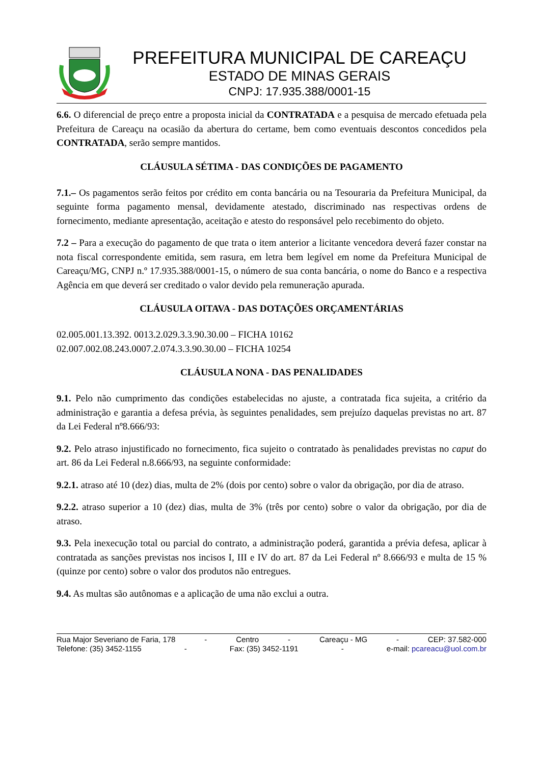PREFEITURA MUNICIPAL DE CAREAÇU
ESTADO DE MINAS GERAIS
CNPJ: 17.935.388/0001-15
6.6. O diferencial de preço entre a proposta inicial da CONTRATADA e a pesquisa de mercado efetuada pela Prefeitura de Careaçu na ocasião da abertura do certame, bem como eventuais descontos concedidos pela CONTRATADA, serão sempre mantidos.
CLÁUSULA SÉTIMA - DAS CONDIÇÕES DE PAGAMENTO
7.1.– Os pagamentos serão feitos por crédito em conta bancária ou na Tesouraria da Prefeitura Municipal, da seguinte forma pagamento mensal, devidamente atestado, discriminado nas respectivas ordens de fornecimento, mediante apresentação, aceitação e atesto do responsável pelo recebimento do objeto.
7.2 – Para a execução do pagamento de que trata o item anterior a licitante vencedora deverá fazer constar na nota fiscal correspondente emitida, sem rasura, em letra bem legível em nome da Prefeitura Municipal de Careaçu/MG, CNPJ n.º 17.935.388/0001-15, o número de sua conta bancária, o nome do Banco e a respectiva Agência em que deverá ser creditado o valor devido pela remuneração apurada.
CLÁUSULA OITAVA - DAS DOTAÇÕES ORÇAMENTÁRIAS
02.005.001.13.392. 0013.2.029.3.3.90.30.00 – FICHA 10162
02.007.002.08.243.0007.2.074.3.3.90.30.00 – FICHA 10254
CLÁUSULA NONA - DAS PENALIDADES
9.1. Pelo não cumprimento das condições estabelecidas no ajuste, a contratada fica sujeita, a critério da administração e garantia a defesa prévia, às seguintes penalidades, sem prejuízo daquelas previstas no art. 87 da Lei Federal nº8.666/93:
9.2. Pelo atraso injustificado no fornecimento, fica sujeito o contratado às penalidades previstas no caput do art. 86 da Lei Federal n.8.666/93, na seguinte conformidade:
9.2.1. atraso até 10 (dez) dias, multa de 2% (dois por cento) sobre o valor da obrigação, por dia de atraso.
9.2.2. atraso superior a 10 (dez) dias, multa de 3% (três por cento) sobre o valor da obrigação, por dia de atraso.
9.3. Pela inexecução total ou parcial do contrato, a administração poderá, garantida a prévia defesa, aplicar à contratada as sanções previstas nos incisos I, III e IV do art. 87 da Lei Federal nº 8.666/93 e multa de 15 % (quinze por cento) sobre o valor dos produtos não entregues.
9.4. As multas são autônomas e a aplicação de uma não exclui a outra.
Rua Major Severiano de Faria, 178 - Centro - Careaçu - MG - CEP: 37.582-000
Telefone: (35) 3452-1155 - Fax: (35) 3452-1191 - e-mail: pcareacu@uol.com.br